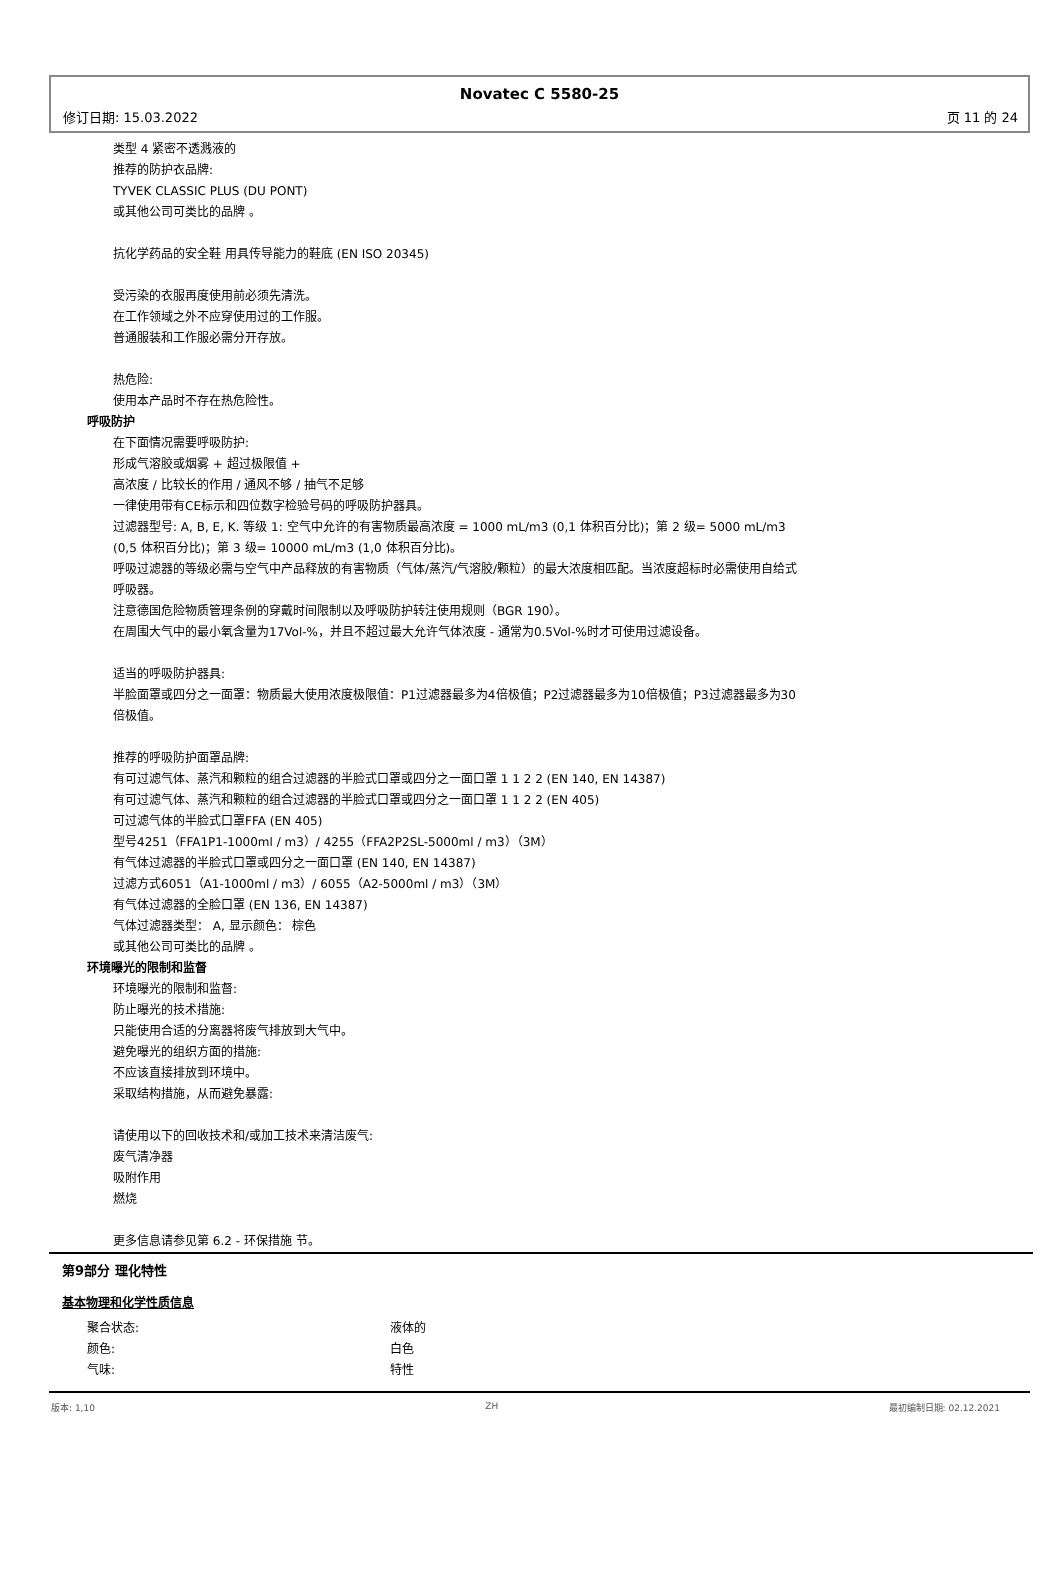Novatec C 5580-25
修订日期: 15.03.2022 页 11 的 24
类型 4 紧密不透溅液的
推荐的防护衣品牌:
TYVEK CLASSIC PLUS (DU PONT)
或其他公司可类比的品牌 。
抗化学药品的安全鞋 用具传导能力的鞋底 (EN ISO 20345)
受污染的衣服再度使用前必须先清洗。
在工作领域之外不应穿使用过的工作服。
普通服装和工作服必需分开存放。
热危险:
使用本产品时不存在热危险性。
呼吸防护
在下面情况需要呼吸防护:
形成气溶胶或烟雾 + 超过极限值 +
高浓度 / 比较长的作用 / 通风不够 / 抽气不足够
一律使用带有CE标示和四位数字检验号码的呼吸防护器具。
过滤器型号: A, B, E, K. 等级 1: 空气中允许的有害物质最高浓度 = 1000 mL/m3 (0,1 体积百分比)；第 2 级= 5000 mL/m3 (0,5 体积百分比)；第 3 级= 10000 mL/m3 (1,0 体积百分比)。
呼吸过滤器的等级必需与空气中产品释放的有害物质（气体/蒸汽/气溶胶/颗粒）的最大浓度相匹配。当浓度超标时必需使用自给式呼吸器。
注意德国危险物质管理条例的穿戴时间限制以及呼吸防护转注使用规则（BGR 190）。
在周围大气中的最小氧含量为17Vol-%，并且不超过最大允许气体浓度 - 通常为0.5Vol-%时才可使用过滤设备。
适当的呼吸防护器具:
半脸面罩或四分之一面罩：物质最大使用浓度极限值：P1过滤器最多为4倍极值；P2过滤器最多为10倍极值；P3过滤器最多为30倍极值。
推荐的呼吸防护面罩品牌:
有可过滤气体、蒸汽和颗粒的组合过滤器的半脸式口罩或四分之一面口罩 1 1 2 2 (EN 140, EN 14387)
有可过滤气体、蒸汽和颗粒的组合过滤器的半脸式口罩或四分之一面口罩 1 1 2 2 (EN 405)
可过滤气体的半脸式口罩FFA (EN 405)
型号4251（FFA1P1-1000ml / m3）/ 4255（FFA2P2SL-5000ml / m3）（3M）
有气体过滤器的半脸式口罩或四分之一面口罩 (EN 140, EN 14387)
过滤方式6051（A1-1000ml / m3）/ 6055（A2-5000ml / m3）（3M）
有气体过滤器的全脸口罩 (EN 136, EN 14387)
气体过滤器类型： A, 显示颜色： 棕色
或其他公司可类比的品牌 。
环境曝光的限制和监督
环境曝光的限制和监督:
防止曝光的技术措施:
只能使用合适的分离器将废气排放到大气中。
避免曝光的组织方面的措施:
不应该直接排放到环境中。
采取结构措施，从而避免暴露:
请使用以下的回收技术和/或加工技术来清洁废气:
废气清净器
吸附作用
燃烧
更多信息请参见第 6.2 - 环保措施 节。
第9部分 理化特性
基本物理和化学性质信息
聚合状态: 液体的
颜色: 白色
气味: 特性
版本: 1,10 ZH 最初编制日期: 02.12.2021